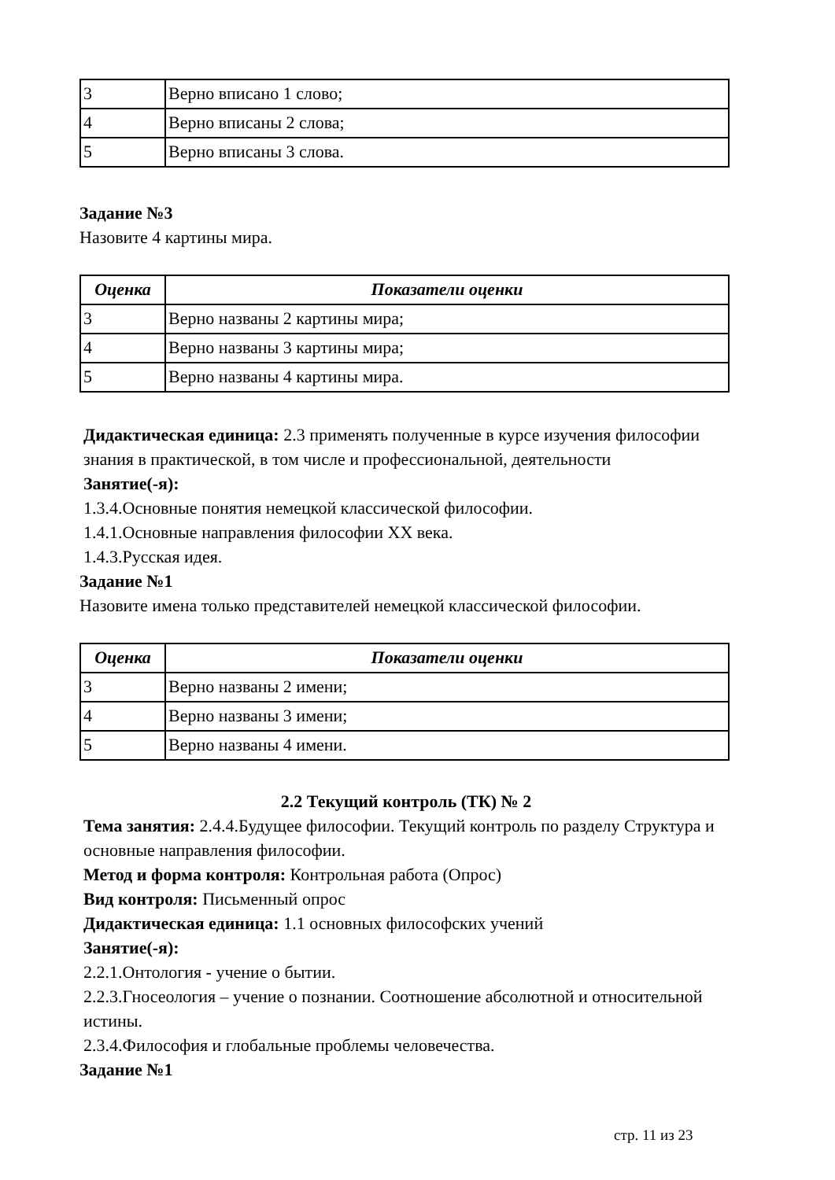| 3 | Верно вписано 1 слово; |
| 4 | Верно вписаны 2 слова; |
| 5 | Верно вписаны 3 слова. |
Задание №3
Назовите 4 картины мира.
| Оценка | Показатели оценки |
| --- | --- |
| 3 | Верно названы 2 картины мира; |
| 4 | Верно названы 3 картины мира; |
| 5 | Верно названы 4 картины мира. |
Дидактическая единица: 2.3 применять полученные в курсе изучения философии знания в практической, в том числе и профессиональной, деятельности
Занятие(-я):
1.3.4.Основные понятия немецкой классической философии.
1.4.1.Основные направления философии XX века.
1.4.3.Русская идея.
Задание №1
Назовите имена только представителей немецкой классической философии.
| Оценка | Показатели оценки |
| --- | --- |
| 3 | Верно названы 2 имени; |
| 4 | Верно названы 3 имени; |
| 5 | Верно названы 4 имени. |
2.2 Текущий контроль (ТК) № 2
Тема занятия: 2.4.4.Будущее философии. Текущий контроль по разделу Структура и основные направления философии.
Метод и форма контроля: Контрольная работа (Опрос)
Вид контроля: Письменный опрос
Дидактическая единица: 1.1 основных философских учений
Занятие(-я):
2.2.1.Онтология - учение о бытии.
2.2.3.Гносеология – учение о познании. Соотношение абсолютной и относительной истины.
2.3.4.Философия и глобальные проблемы человечества.
Задание №1
стр. 11 из 23